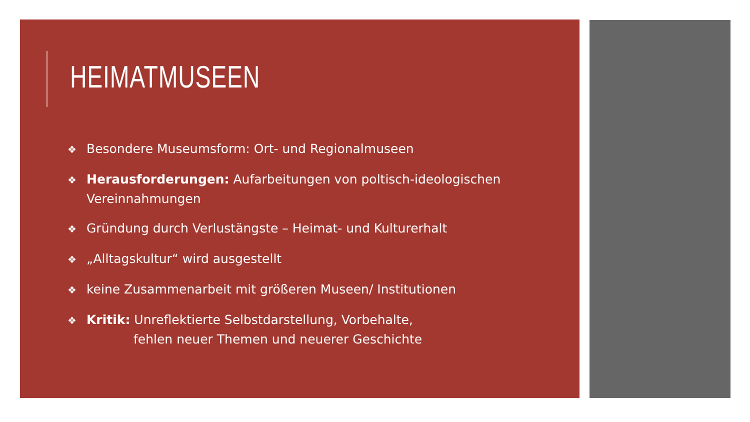HEIMATMUSEEN
❖ Besondere Museumsform: Ort- und Regionalmuseen
❖ Herausforderungen: Aufarbeitungen von poltisch-ideologischen Vereinnahmungen
❖ Gründung durch Verlustängste – Heimat- und Kulturerhalt
❖ „Alltagskultur“ wird ausgestellt
❖ keine Zusammenarbeit mit größeren Museen/ Institutionen
❖ Kritik: Unreflektierte Selbstdarstellung, Vorbehalte,
fehlen neuer Themen und neuerer Geschichte